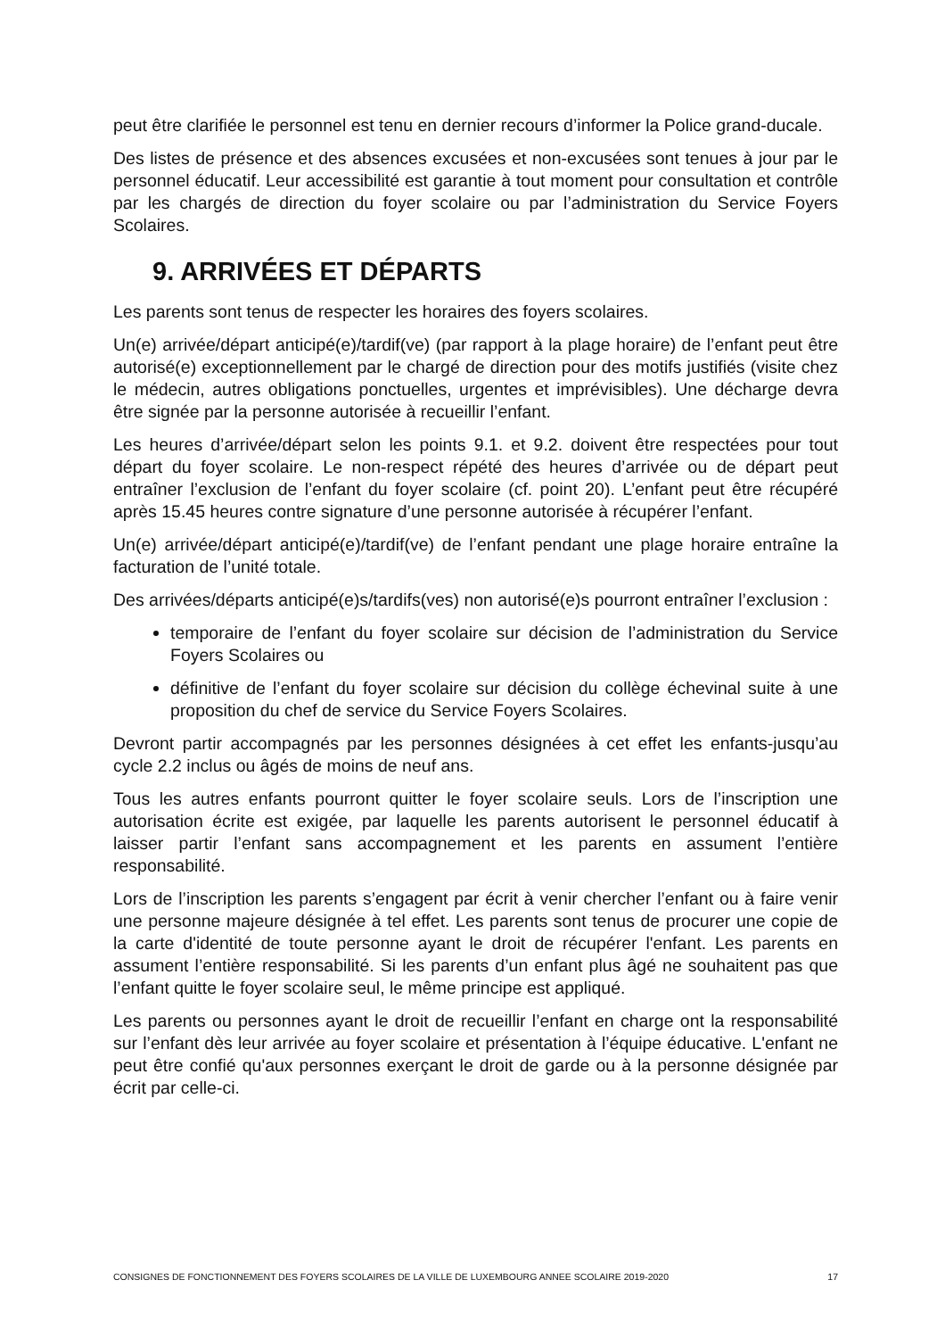peut être clarifiée le personnel est tenu en dernier recours d’informer la Police grand-ducale.
Des listes de présence et des absences excusées et non-excusées sont tenues à jour par le personnel éducatif. Leur accessibilité est garantie à tout moment pour consultation et contrôle par les chargés de direction du foyer scolaire ou par l’administration du Service Foyers Scolaires.
9. ARRIVÉES ET DÉPARTS
Les parents sont tenus de respecter les horaires des foyers scolaires.
Un(e) arrivée/départ anticipé(e)/tardif(ve) (par rapport à la plage horaire) de l’enfant peut être autorisé(e) exceptionnellement par le chargé de direction pour des motifs justifiés (visite chez le médecin, autres obligations ponctuelles, urgentes et imprévisibles). Une décharge devra être signée par la personne autorisée à recueillir l’enfant.
Les heures d’arrivée/départ selon les points 9.1. et 9.2. doivent être respectées pour tout départ du foyer scolaire. Le non-respect répété des heures d’arrivée ou de départ peut entraîner l’exclusion de l’enfant du foyer scolaire (cf. point 20). L’enfant peut être récupéré après 15.45 heures contre signature d’une personne autorisée à récupérer l’enfant.
Un(e) arrivée/départ anticipé(e)/tardif(ve) de l’enfant pendant une plage horaire entraîne la facturation de l’unité totale.
Des arrivées/départs anticipé(e)s/tardifs(ves) non autorisé(e)s pourront entraîner l’exclusion :
temporaire de l’enfant du foyer scolaire sur décision de l’administration du Service Foyers Scolaires ou
définitive de l’enfant du foyer scolaire sur décision du collège échevinal suite à une proposition du chef de service du Service Foyers Scolaires.
Devront partir accompagnés par les personnes désignées à cet effet les enfants-jusqu’au cycle 2.2 inclus ou âgés de moins de neuf ans.
Tous les autres enfants pourront quitter le foyer scolaire seuls. Lors de l’inscription une autorisation écrite est exigée, par laquelle les parents autorisent le personnel éducatif à laisser partir l’enfant sans accompagnement et les parents en assument l’entière responsabilité.
Lors de l’inscription les parents s’engagent par écrit à venir chercher l’enfant ou à faire venir une personne majeure désignée à tel effet. Les parents sont tenus de procurer une copie de la carte d'identité de toute personne ayant le droit de récupérer l'enfant. Les parents en assument l’entière responsabilité. Si les parents d’un enfant plus âgé ne souhaitent pas que l’enfant quitte le foyer scolaire seul, le même principe est appliqué.
Les parents ou personnes ayant le droit de recueillir l’enfant en charge ont la responsabilité sur l’enfant dès leur arrivée au foyer scolaire et présentation à l’équipe éducative. L'enfant ne peut être confié qu'aux personnes exerçant le droit de garde ou à la personne désignée par écrit par celle-ci.
CONSIGNES DE FONCTIONNEMENT DES FOYERS SCOLAIRES DE LA VILLE DE LUXEMBOURG ANNEE SCOLAIRE 2019-2020 17